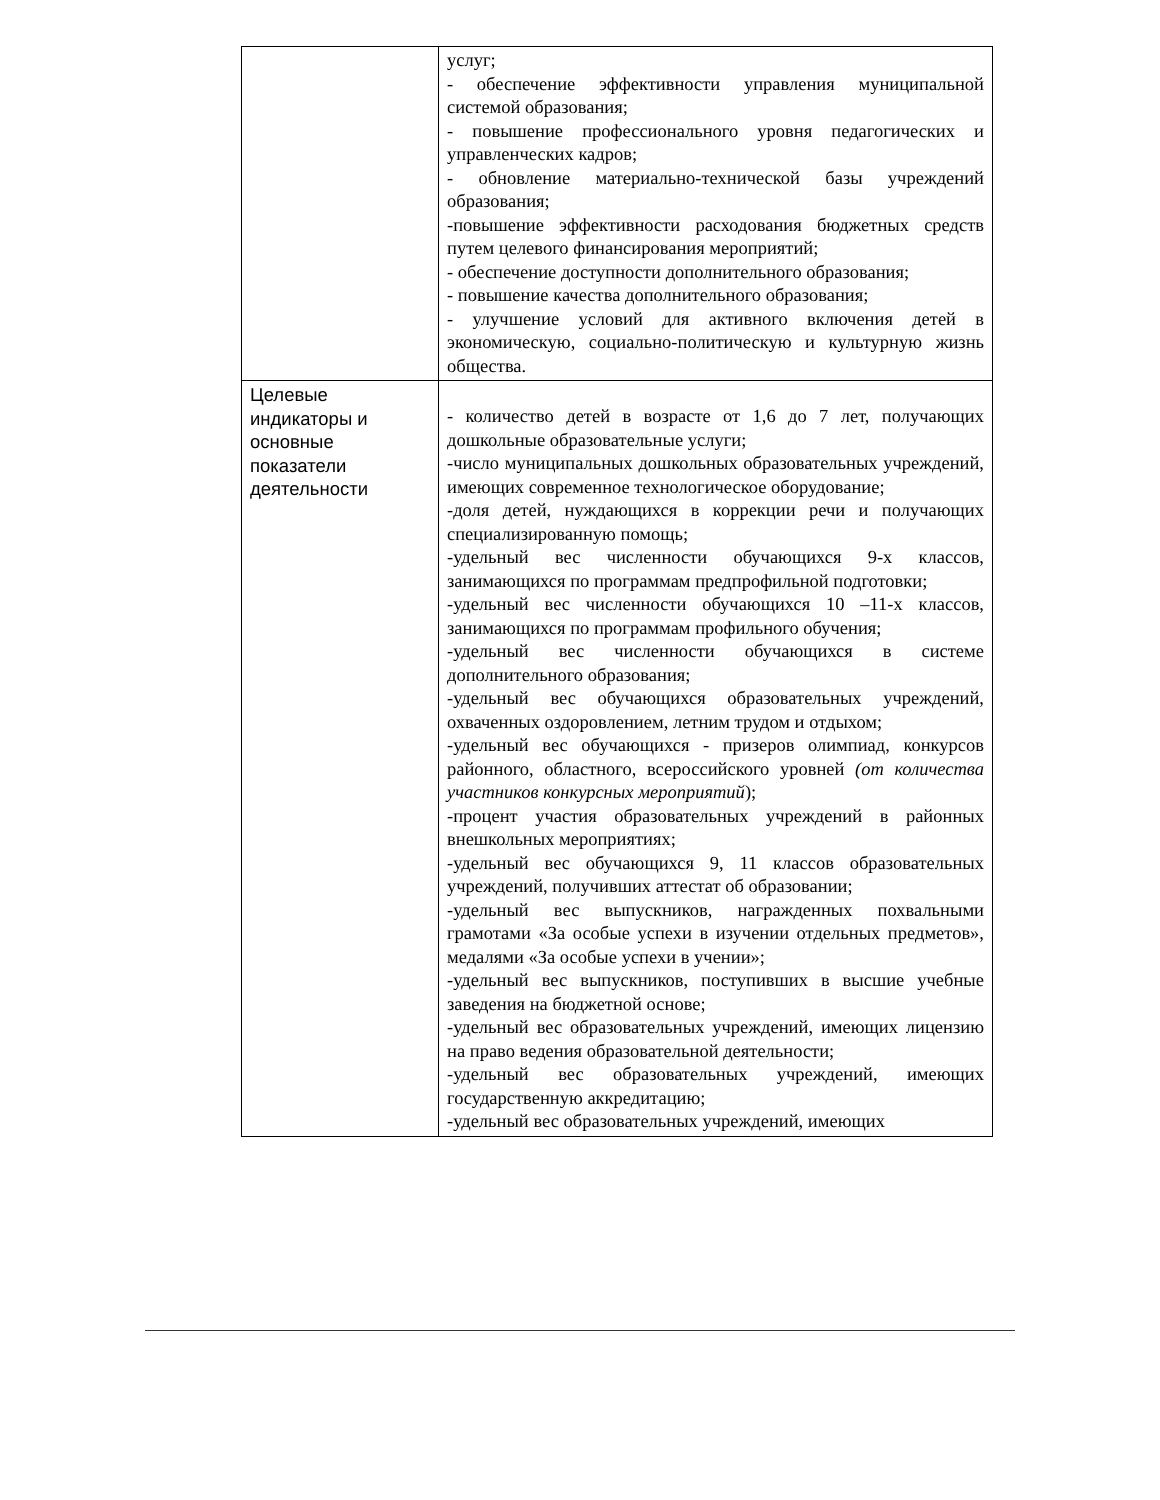| | услуг; - обеспечение эффективности управления муниципальной системой образования; - повышение профессионального уровня педагогических и управленческих кадров; - обновление материально-технической базы учреждений образования; -повышение эффективности расходования бюджетных средств путем целевого финансирования мероприятий; - обеспечение доступности дополнительного образования; - повышение качества дополнительного образования; - улучшение условий для активного включения детей в экономическую, социально-политическую и культурную жизнь общества. |
| Целевые индикаторы и основные показатели деятельности | - количество детей в возрасте от 1,6 до 7 лет, получающих дошкольные образовательные услуги; -число муниципальных дошкольных образовательных учреждений, имеющих современное технологическое оборудование; -доля детей, нуждающихся в коррекции речи и получающих специализированную помощь; -удельный вес численности обучающихся 9-х классов, занимающихся по программам предпрофильной подготовки; -удельный вес численности обучающихся 10 –11-х классов, занимающихся по программам профильного обучения; -удельный вес численности обучающихся в системе дополнительного образования; -удельный вес обучающихся образовательных учреждений, охваченных оздоровлением, летним трудом и отдыхом; -удельный вес обучающихся - призеров олимпиад, конкурсов районного, областного, всероссийского уровней (от количества участников конкурсных мероприятий ); -процент участия образовательных учреждений в районных внешкольных мероприятиях; -удельный вес обучающихся 9, 11 классов образовательных учреждений, получивших аттестат об образовании; -удельный вес выпускников, награжденных похвальными грамотами «За особые успехи в изучении отдельных предметов», медалями «За особые успехи в учении»; -удельный вес выпускников, поступивших в высшие учебные заведения на бюджетной основе; -удельный вес образовательных учреждений, имеющих лицензию на право ведения образовательной деятельности; -удельный вес образовательных учреждений, имеющих государственную аккредитацию; -удельный вес образовательных учреждений, имеющих |